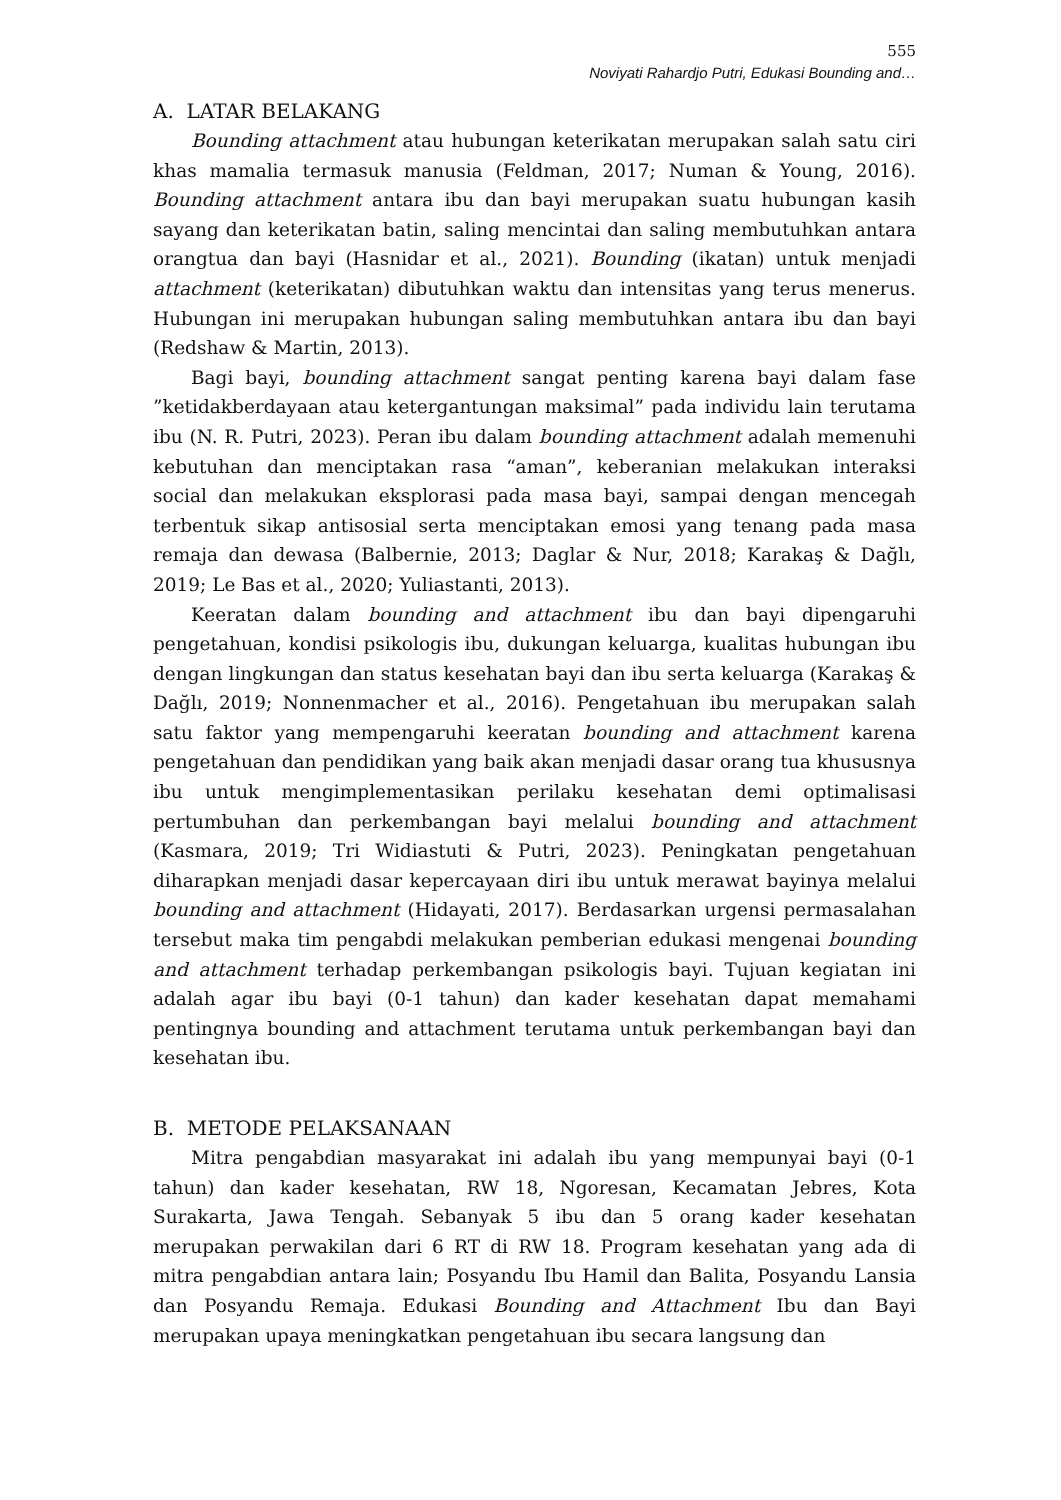555
Noviyati Rahardjo Putri, Edukasi Bounding and…
A. LATAR BELAKANG
Bounding attachment atau hubungan keterikatan merupakan salah satu ciri khas mamalia termasuk manusia (Feldman, 2017; Numan & Young, 2016). Bounding attachment antara ibu dan bayi merupakan suatu hubungan kasih sayang dan keterikatan batin, saling mencintai dan saling membutuhkan antara orangtua dan bayi (Hasnidar et al., 2021). Bounding (ikatan) untuk menjadi attachment (keterikatan) dibutuhkan waktu dan intensitas yang terus menerus. Hubungan ini merupakan hubungan saling membutuhkan antara ibu dan bayi (Redshaw & Martin, 2013).
Bagi bayi, bounding attachment sangat penting karena bayi dalam fase ”ketidakberdayaan atau ketergantungan maksimal” pada individu lain terutama ibu (N. R. Putri, 2023). Peran ibu dalam bounding attachment adalah memenuhi kebutuhan dan menciptakan rasa “aman”, keberanian melakukan interaksi social dan melakukan eksplorasi pada masa bayi, sampai dengan mencegah terbentuk sikap antisosial serta menciptakan emosi yang tenang pada masa remaja dan dewasa (Balbernie, 2013; Daglar & Nur, 2018; Karakaş & Dağlı, 2019; Le Bas et al., 2020; Yuliastanti, 2013).
Keeratan dalam bounding and attachment ibu dan bayi dipengaruhi pengetahuan, kondisi psikologis ibu, dukungan keluarga, kualitas hubungan ibu dengan lingkungan dan status kesehatan bayi dan ibu serta keluarga (Karakaş & Dağlı, 2019; Nonnenmacher et al., 2016). Pengetahuan ibu merupakan salah satu faktor yang mempengaruhi keeratan bounding and attachment karena pengetahuan dan pendidikan yang baik akan menjadi dasar orang tua khususnya ibu untuk mengimplementasikan perilaku kesehatan demi optimalisasi pertumbuhan dan perkembangan bayi melalui bounding and attachment (Kasmara, 2019; Tri Widiastuti & Putri, 2023). Peningkatan pengetahuan diharapkan menjadi dasar kepercayaan diri ibu untuk merawat bayinya melalui bounding and attachment (Hidayati, 2017). Berdasarkan urgensi permasalahan tersebut maka tim pengabdi melakukan pemberian edukasi mengenai bounding and attachment terhadap perkembangan psikologis bayi. Tujuan kegiatan ini adalah agar ibu bayi (0-1 tahun) dan kader kesehatan dapat memahami pentingnya bounding and attachment terutama untuk perkembangan bayi dan kesehatan ibu.
B. METODE PELAKSANAAN
Mitra pengabdian masyarakat ini adalah ibu yang mempunyai bayi (0-1 tahun) dan kader kesehatan, RW 18, Ngoresan, Kecamatan Jebres, Kota Surakarta, Jawa Tengah. Sebanyak 5 ibu dan 5 orang kader kesehatan merupakan perwakilan dari 6 RT di RW 18. Program kesehatan yang ada di mitra pengabdian antara lain; Posyandu Ibu Hamil dan Balita, Posyandu Lansia dan Posyandu Remaja. Edukasi Bounding and Attachment Ibu dan Bayi merupakan upaya meningkatkan pengetahuan ibu secara langsung dan